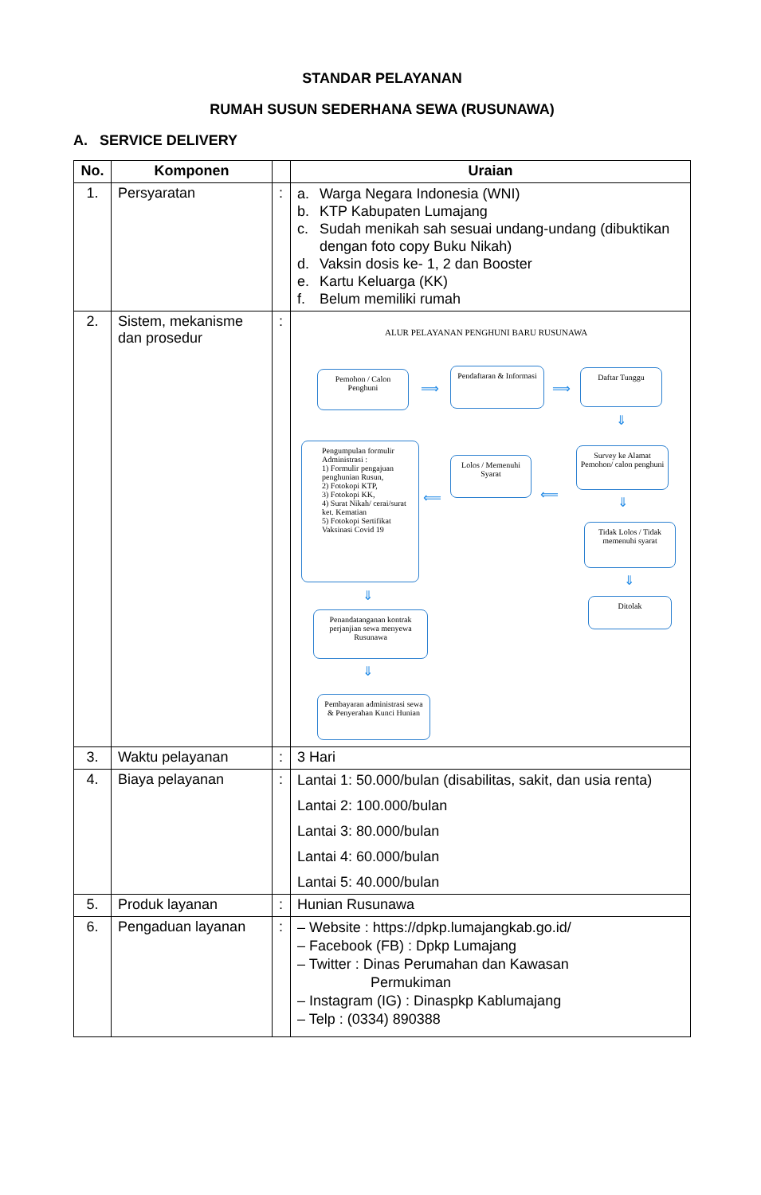STANDAR PELAYANAN
RUMAH SUSUN SEDERHANA SEWA (RUSUNAWA)
A. SERVICE DELIVERY
| No. | Komponen | | Uraian |
| --- | --- | --- | --- |
| 1. | Persyaratan | : | a. Warga Negara Indonesia (WNI) b. KTP Kabupaten Lumajang c. Sudah menikah sah sesuai undang-undang (dibuktikan dengan foto copy Buku Nikah) d. Vaksin dosis ke- 1, 2 dan Booster e. Kartu Keluarga (KK) f. Belum memiliki rumah |
| 2. | Sistem, mekanisme dan prosedur | : | ALUR PELAYANAN PENGHUNI BARU RUSUNAWA Pemohon / Calon Penghuni ⟹ Pendaftaran & Informasi ⟹ Daftar Tunggu ⇓ Pengumpulan formulir Administrasi : 1) Formulir pengajuan penghunian Rusun, 2) Fotokopi KTP, 3) Fotokopi KK, 4) Surat Nikah/ cerai/surat ket. Kematian 5) Fotokopi Sertifikat Vaksinasi Covid 19 ⟸ Lolos / Memenuhi Syarat ⟸ Survey ke Alamat Pemohon/ calon penghuni ⇓ Tidak Lolos / Tidak memenuhi syarat ⇓ Ditolak ⇓ Penandatanganan kontrak perjanjian sewa menyewa Rusunawa ⇓ Pembayaran administrasi sewa & Penyerahan Kunci Hunian |
| 3. | Waktu pelayanan | : | 3 Hari |
| 4. | Biaya pelayanan | : | Lantai 1: 50.000/bulan (disabilitas, sakit, dan usia renta) Lantai 2: 100.000/bulan Lantai 3: 80.000/bulan Lantai 4: 60.000/bulan Lantai 5: 40.000/bulan |
| 5. | Produk layanan | : | Hunian Rusunawa |
| 6. | Pengaduan layanan | : | – Website : https://dpkp.lumajangkab.go.id/ – Facebook (FB) : Dpkp Lumajang – Twitter : Dinas Perumahan dan Kawasan Permukiman – Instagram (IG) : Dinaspkp Kablumajang – Telp : (0334) 890388 |